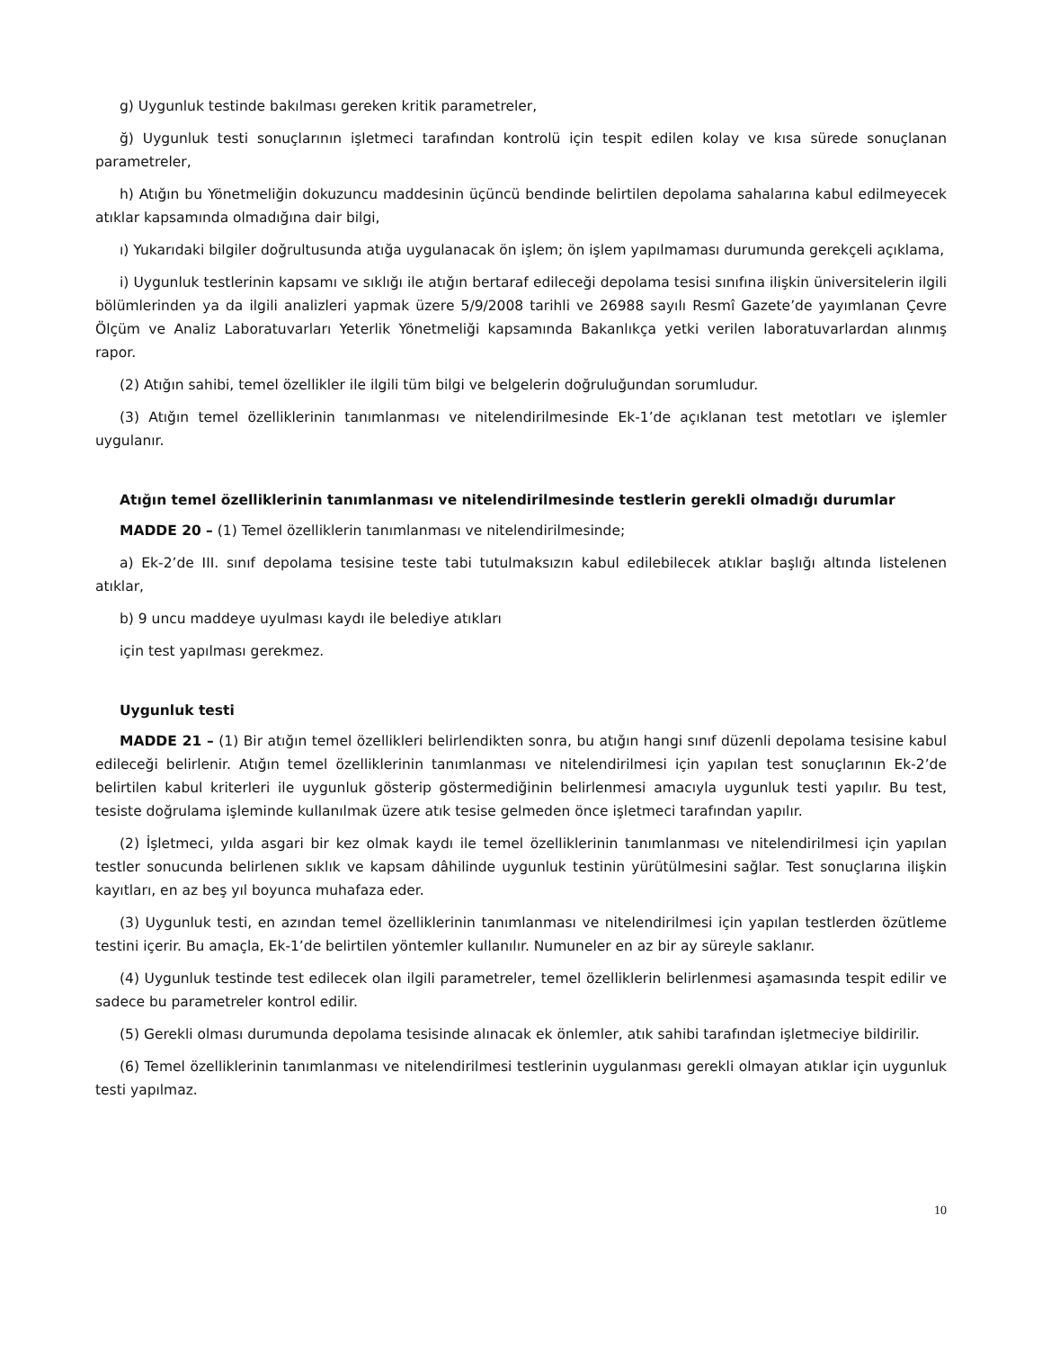g) Uygunluk testinde bakılması gereken kritik parametreler,
ğ) Uygunluk testi sonuçlarının işletmeci tarafından kontrolü için tespit edilen kolay ve kısa sürede sonuçlanan parametreler,
h) Atığın bu Yönetmeliğin dokuzuncu maddesinin üçüncü bendinde belirtilen depolama sahalarına kabul edilmeyecek atıklar kapsamında olmadığına dair bilgi,
ı) Yukarıdaki bilgiler doğrultusunda atığa uygulanacak ön işlem; ön işlem yapılmaması durumunda gerekçeli açıklama,
i) Uygunluk testlerinin kapsamı ve sıklığı ile atığın bertaraf edileceği depolama tesisi sınıfına ilişkin üniversitelerin ilgili bölümlerinden ya da ilgili analizleri yapmak üzere 5/9/2008 tarihli ve 26988 sayılı Resmî Gazete’de yayımlanan Çevre Ölçüm ve Analiz Laboratuvarları Yeterlik Yönetmeliği kapsamında Bakanlıkça yetki verilen laboratuvarlardan alınmış rapor.
(2) Atığın sahibi, temel özellikler ile ilgili tüm bilgi ve belgelerin doğruluğundan sorumludur.
(3) Atığın temel özelliklerinin tanımlanması ve nitelendirilmesinde Ek-1’de açıklanan test metotları ve işlemler uygulanır.
Atığın temel özelliklerinin tanımlanması ve nitelendirilmesinde testlerin gerekli olmadığı durumlar
MADDE 20 – (1) Temel özelliklerin tanımlanması ve nitelendirilmesinde;
a) Ek-2’de III. sınıf depolama tesisine teste tabi tutulmaksızın kabul edilebilecek atıklar başlığı altında listelenen atıklar,
b) 9 uncu maddeye uyulması kaydı ile belediye atıkları
için test yapılması gerekmez.
Uygunluk testi
MADDE 21 – (1) Bir atığın temel özellikleri belirlendikten sonra, bu atığın hangi sınıf düzenli depolama tesisine kabul edileceği belirlenir. Atığın temel özelliklerinin tanımlanması ve nitelendirilmesi için yapılan test sonuçlarının Ek-2’de belirtilen kabul kriterleri ile uygunluk gösterip göstermediğinin belirlenmesi amacıyla uygunluk testi yapılır. Bu test, tesiste doğrulama işleminde kullanılmak üzere atık tesise gelmeden önce işletmeci tarafından yapılır.
(2) İşletmeci, yılda asgari bir kez olmak kaydı ile temel özelliklerinin tanımlanması ve nitelendirilmesi için yapılan testler sonucunda belirlenen sıklık ve kapsam dâhilinde uygunluk testinin yürütülmesini sağlar. Test sonuçlarına ilişkin kayıtları, en az beş yıl boyunca muhafaza eder.
(3) Uygunluk testi, en azından temel özelliklerinin tanımlanması ve nitelendirilmesi için yapılan testlerden özütleme testini içerir. Bu amaçla, Ek-1’de belirtilen yöntemler kullanılır. Numuneler en az bir ay süreyle saklanır.
(4) Uygunluk testinde test edilecek olan ilgili parametreler, temel özelliklerin belirlenmesi aşamasında tespit edilir ve sadece bu parametreler kontrol edilir.
(5) Gerekli olması durumunda depolama tesisinde alınacak ek önlemler, atık sahibi tarafından işletmeciye bildirilir.
(6) Temel özelliklerinin tanımlanması ve nitelendirilmesi testlerinin uygulanması gerekli olmayan atıklar için uygunluk testi yapılmaz.
10